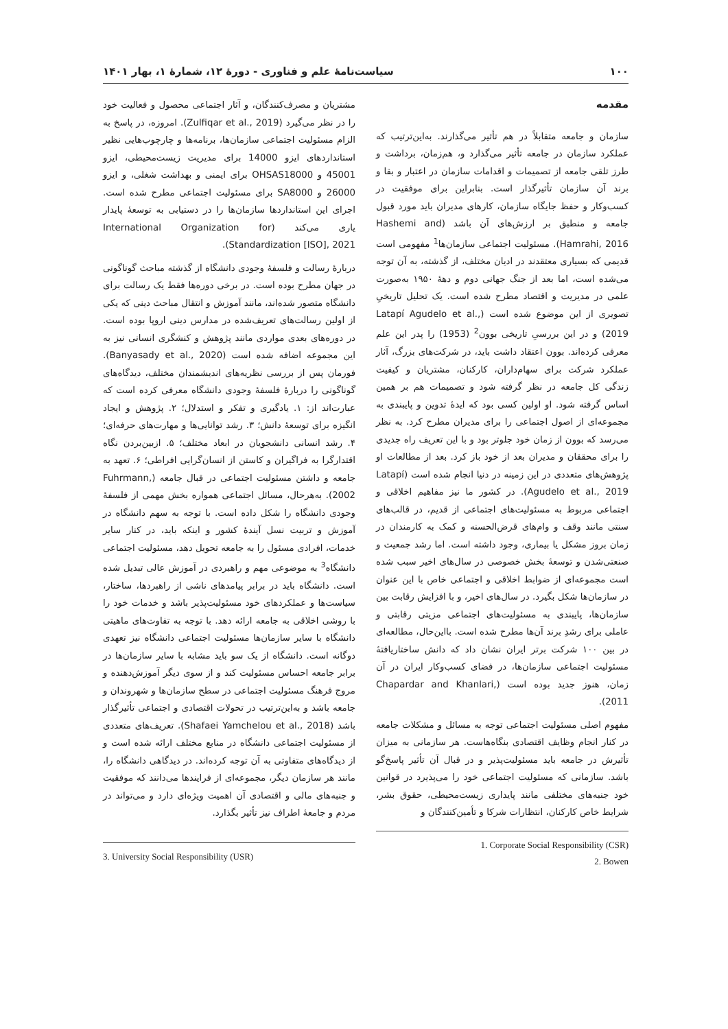۱۰۰ سیاست‌نامهٔ علم و فناوری - دورهٔ ۱۲، شمارهٔ ۱، بهار ۱۴۰۱
مقدمه
سازمان و جامعه متقابلاً در هم تأثیر می‌گذارند. به‌این‌ترتیب که عملکرد سازمان در جامعه تأثیر می‌گذارد و، هم‌زمان، برداشت و طرز تلقی جامعه از تصمیمات و اقدامات سازمان در اعتبار و بقا و برند آن سازمان تأثیرگذار است. بنابراین برای موفقیت در کسب‌وکار و حفظ جایگاه سازمان، کارهای مدیران باید مورد قبول جامعه و منطبق بر ارزش‌های آن باشد (Hashemi and Hamrahi, 2016). مسئولیت اجتماعی سازمان‌ها<sup>1</sup> مفهومی است قدیمی که بسیاری معتقدند در ادیان مختلف، از گذشته، به آن توجه می‌شده است، اما بعد از جنگ جهانی دوم و دهۀ ۱۹۵۰ به‌صورت علمی در مدیریت و اقتصاد مطرح شده است. یک تحلیل تاریخیِ تصویری از این موضوع شده است (Latapí Agudelo et al., 2019) و در این بررسیِ تاریخی بوون<sup>2</sup> (1953) را پدر این علم معرفی کرده‌اند. بوون اعتقاد داشت باید، در شرکت‌های بزرگ، آثار عملکرد شرکت برای سهام‌داران، کارکنان، مشتریان و کیفیت زندگی کل جامعه در نظر گرفته شود و تصمیمات هم بر همین اساس گرفته شود. او اولین کسی بود که ایدهٔ تدوین و پایبندی به مجموعه‌ای از اصول اجتماعی را برای مدیران مطرح کرد. به نظر می‌رسد که بوون از زمان خود جلوتر بود و با این تعریف راه جدیدی را برای محققان و مدیران بعد از خود باز کرد. بعد از مطالعات او پژوهش‌های متعددی در این زمینه در دنیا انجام شده است (Latapí Agudelo et al., 2019). در کشور ما نیز مفاهیم اخلاقی و اجتماعی مربوط به مسئولیت‌های اجتماعی از قدیم، در قالب‌های سنتی مانند وقف و وام‌های قرض‌الحسنه و کمک به کارمندان در زمان بروز مشکل یا بیماری، وجود داشته است. اما رشد جمعیت و صنعتی‌شدن و توسعهٔ بخش خصوصی در سال‌های اخیر سبب شده است مجموعه‌ای از ضوابط اخلاقی و اجتماعی خاص با این عنوان در سازمان‌ها شکل بگیرد. در سال‌های اخیر، و با افزایش رقابت بین سازمان‌ها، پایبندی به مسئولیت‌های اجتماعی مزیتی رقابتی و عاملی برای رشدِ برند آن‌ها مطرح شده است. بااین‌حال، مطالعه‌ای در بین ۱۰۰ شرکت برتر ایران نشان داد که دانش ساختاریافتهٔ مسئولیت اجتماعی سازمان‌ها، در فضای کسب‌وکار ایران در آن زمان، هنوز جدید بوده است (Chapardar and Khanlari, 2011).
مفهوم اصلی مسئولیت اجتماعی توجه به مسائل و مشکلات جامعه در کنار انجام وظایف اقتصادی بنگاه‌هاست. هر سازمانی به میزان تأثیرش در جامعه باید مسئولیت‌پذیر و در قبال آن تأثیر پاسخ‌گو باشد. سازمانی که مسئولیت اجتماعی خود را می‌پذیرد در قوانین خود جنبه‌های مختلفی مانند پایداری زیست‌محیطی، حقوق بشر، شرایط خاص کارکنان، انتظارات شرکا و تأمین‌کنندگان و
1. Corporate Social Responsibility (CSR)
2. Bowen
مشتریان و مصرف‌کنندگان، و آثار اجتماعی محصول و فعالیت خود را در نظر می‌گیرد (Zulfiqar et al., 2019). امروزه، در پاسخ به الزام مسئولیت اجتماعی سازمان‌ها، برنامه‌ها و چارچوب‌هایی نظیر استانداردهای ایزو 14000 برای مدیریت زیست‌محیطی، ایزو 45001 و OHSAS18000 برای ایمنی و بهداشت شغلی، و ایزو 26000 و SA8000 برای مسئولیت اجتماعی مطرح شده است. اجرای این استانداردها سازمان‌ها را در دستیابی به توسعهٔ پایدار یاری می‌کند (International Organization for Standardization [ISO], 2021).
دربارهٔ رسالت و فلسفهٔ وجودی دانشگاه از گذشته مباحث گوناگونی در جهان مطرح بوده است. در برخی دوره‌ها فقط یک رسالت برای دانشگاه متصور شده‌اند، مانند آموزش و انتقال مباحث دینی که یکی از اولین رسالت‌های تعریف‌شده در مدارس دینی اروپا بوده است. در دوره‌های بعدی مواردی مانند پژوهش و کنشگری انسانی نیز به این مجموعه اضافه شده است (Banyasady et al., 2020). فورمان پس از بررسی نظریه‌های اندیشمندان مختلف، دیدگاه‌های گوناگونی را دربارهٔ فلسفهٔ وجودی دانشگاه معرفی کرده است که عبارت‌اند از: ۱. یادگیری و تفکر و استدلال؛ ۲. پژوهش و ایجاد انگیزه برای توسعهٔ دانش؛ ۳. رشد توانایی‌ها و مهارت‌های حرفه‌ای؛ ۴. رشد انسانی دانشجویان در ابعاد مختلف؛ ۵. ازبین‌بردن نگاه اقتدارگرا به فراگیران و کاستن از انسان‌گرایی افراطی؛ ۶. تعهد به جامعه و داشتن مسئولیت اجتماعی در قبال جامعه (Fuhrmann, 2002). به‌هرحال، مسائل اجتماعی همواره بخش مهمی از فلسفهٔ وجودی دانشگاه را شکل داده است. با توجه به سهم دانشگاه در آموزش و تربیت نسل آیندهٔ کشور و اینکه باید، در کنار سایر خدمات، افرادی مسئول را به جامعه تحویل دهد، مسئولیت اجتماعی دانشگاه<sup>3</sup> به موضوعی مهم و راهبردی در آموزش عالی تبدیل شده است. دانشگاه باید در برابر پیامدهای ناشی از راهبردها، ساختار، سیاست‌ها و عملکردهای خود مسئولیت‌پذیر باشد و خدمات خود را با روشی اخلاقی به جامعه ارائه دهد. با توجه به تفاوت‌های ماهیتی دانشگاه با سایر سازمان‌ها مسئولیت اجتماعی دانشگاه نیز تعهدی دوگانه است. دانشگاه از یک سو باید مشابه با سایر سازمان‌ها در برابر جامعه احساس مسئولیت کند و از سوی دیگر آموزش‌دهنده و مروج فرهنگ مسئولیت اجتماعی در سطح سازمان‌ها و شهروندان و جامعه باشد و به‌این‌ترتیب در تحولات اقتصادی و اجتماعی تأثیرگذار باشد (Shafaei Yamchelou et al., 2018). تعریف‌های متعددی از مسئولیت اجتماعی دانشگاه در منابع مختلف ارائه شده است و از دیدگاه‌های متفاوتی به آن توجه کرده‌اند. در دیدگاهی دانشگاه را، مانند هر سازمان دیگر، مجموعه‌ای از فرایندها می‌دانند که موفقیت و جنبه‌های مالی و اقتصادی آن اهمیت ویژه‌ای دارد و می‌تواند در مردم و جامعهٔ اطراف نیز تأثیر بگذارد.
3. University Social Responsibility (USR)